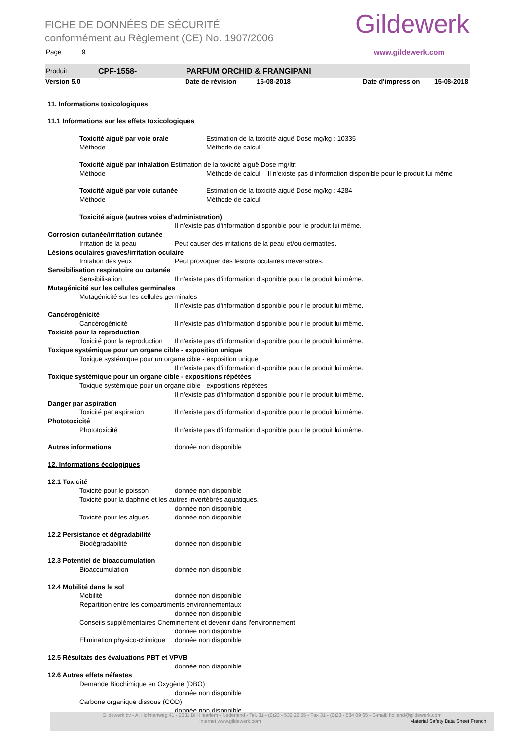FICHE DE DONNÉES DE SÉCURITÉ
conformément au Règlement (CE) No. 1907/2006
Page 9
Gildewerk
www.gildewerk.com
Produit CPF-1558- PARFUM ORCHID & FRANGIPANI
Version 5.0 Date de révision 15-08-2018 Date d'impression 15-08-2018
11. Informations toxicologiques
11.1 Informations sur les effets toxicologiques
Toxicité aiguë par voie orale Estimation de la toxicité aiguë Dose mg/kg : 10335
Méthode Méthode de calcul
Toxicité aiguë par inhalation Estimation de la toxicité aiguë Dose mg/ltr:
Méthode Méthode de calcul Il n'existe pas d'information disponible pour le produit lui même
Toxicité aiguë par voie cutanée Estimation de la toxicité aiguë Dose mg/kg : 4284
Méthode Méthode de calcul
Toxicité aiguë (autres voies d'administration)
Il n'existe pas d'information disponible pour le produit lui même.
Corrosion cutanée/irritation cutanée
Irritation de la peau Peut causer des irritations de la peau et/ou dermatites.
Lésions oculaires graves/irritation oculaire
Irritation des yeux Peut provoquer des lésions oculaires irréversibles.
Sensibilisation respiratoire ou cutanée
Sensibilisation Il n'existe pas d'information disponible pou r le produit lui même.
Mutagénicité sur les cellules germinales
Mutagénicité sur les cellules germinales
Il n'existe pas d'information disponible pou r le produit lui même.
Cancérogénicité
Cancérogénicité Il n'existe pas d'information disponible pou r le produit lui même.
Toxicité pour la reproduction
Toxicité pour la reproduction Il n'existe pas d'information disponible pou r le produit lui même.
Toxique systémique pour un organe cible - exposition unique
Toxique systémique pour un organe cible - exposition unique
Il n'existe pas d'information disponible pou r le produit lui même.
Toxique systémique pour un organe cible - expositions répétées
Toxique systémique pour un organe cible - expositions répétées
Il n'existe pas d'information disponible pou r le produit lui même.
Danger par aspiration
Toxicité par aspiration Il n'existe pas d'information disponible pou r le produit lui même.
Phototoxicité
Phototoxicité Il n'existe pas d'information disponible pou r le produit lui même.
Autres informations donnée non disponible
12. Informations écologiques
12.1 Toxicité
Toxicité pour le poisson donnée non disponible
Toxicité pour la daphnie et les autres invertébrés aquatiques.
donnée non disponible
Toxicité pour les algues donnée non disponible
12.2 Persistance et dégradabilité
Biodégradabilité donnée non disponible
12.3 Potentiel de bioaccumulation
Bioaccumulation donnée non disponible
12.4 Mobilité dans le sol
Mobilité donnée non disponible
Répartition entre les compartiments environnementaux
donnée non disponible
Conseils supplémentaires Cheminement et devenir dans l'environnement
donnée non disponible
Elimination physico-chimique donnée non disponible
12.5 Résultats des évaluations PBT et VPVB
donnée non disponible
12.6 Autres effets néfastes
Demande Biochimique en Oxygène (DBO)
donnée non disponible
Carbone organique dissous (COD)
donnée non disponible
Gildewerk bv - A. Hofmanweg 41 - 2031 BH Haarlem - Nederland - Tel. 31 - (0)23 - 532 22 55 - Fax 31 - (0)23 - 534 09 65 - E-mail: holland@gildewerk.com
Internet www.gildewerk.com Material Safety Data Sheet French